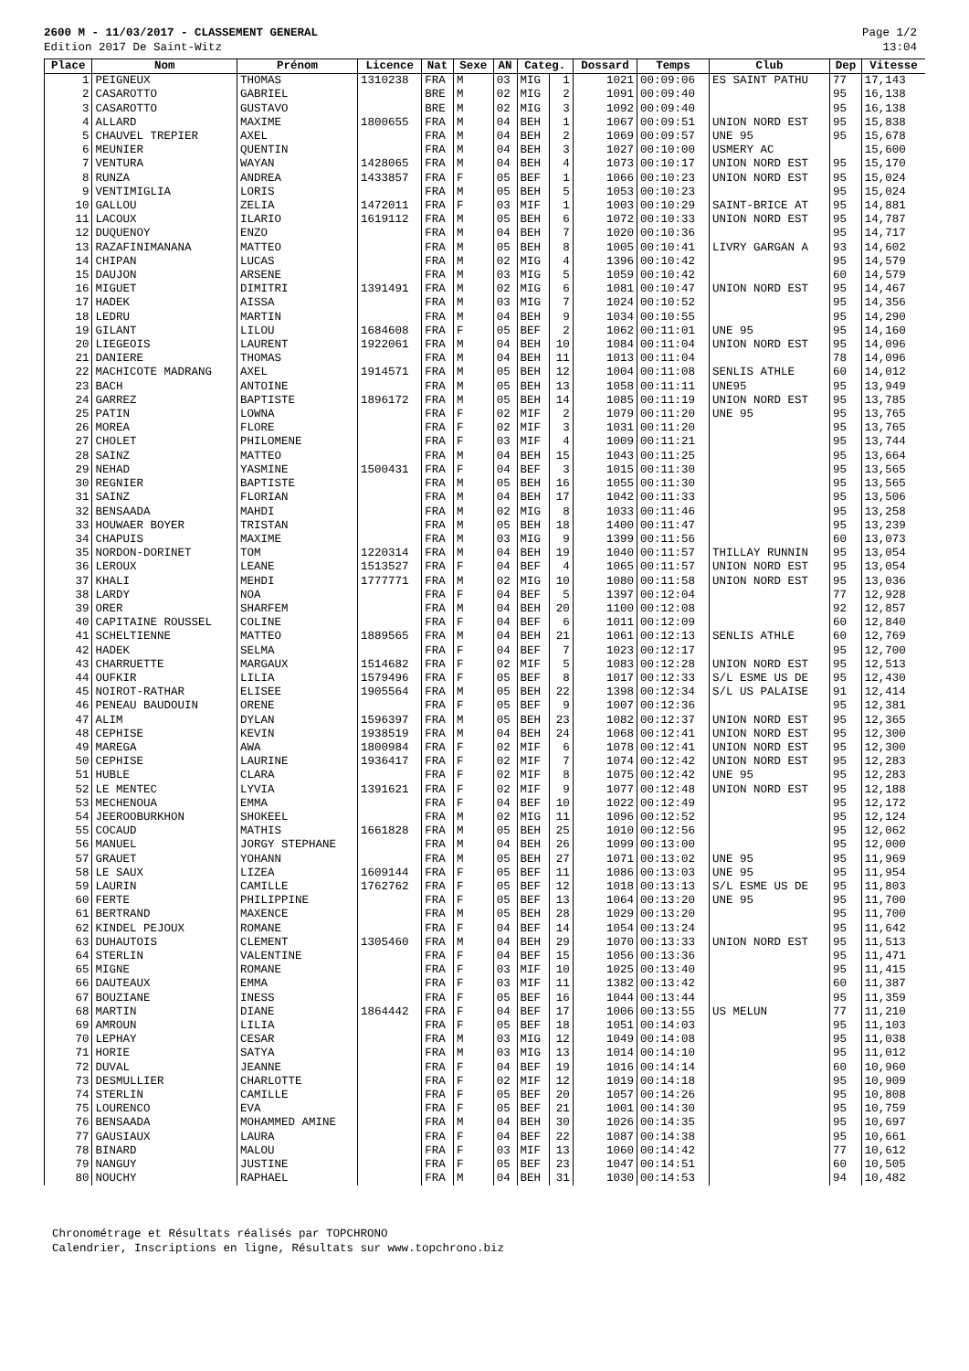2600 M - 11/03/2017 - CLASSEMENT GENERAL
Edition 2017 De Saint-Witz
Page 1/2
13:04
| Place | Nom | Prénom | Licence | Nat | Sexe | AN | Categ. | | Dossard | Temps | Club | Dep | Vitesse |
| --- | --- | --- | --- | --- | --- | --- | --- | --- | --- | --- | --- | --- | --- |
| 1 | PEIGNEUX | THOMAS | 1310238 | FRA | M | 03 | MIG | 1 | 1021 | 00:09:06 | ES SAINT PATHU | 77 | 17,143 |
| 2 | CASAROTTO | GABRIEL | | BRE | M | 02 | MIG | 2 | 1091 | 00:09:40 | | 95 | 16,138 |
| 3 | CASAROTTO | GUSTAVO | | BRE | M | 02 | MIG | 3 | 1092 | 00:09:40 | | 95 | 16,138 |
| 4 | ALLARD | MAXIME | 1800655 | FRA | M | 04 | BEH | 1 | 1067 | 00:09:51 | UNION NORD EST | 95 | 15,838 |
| 5 | CHAUVEL TREPIER | AXEL | | FRA | M | 04 | BEH | 2 | 1069 | 00:09:57 | UNE 95 | 95 | 15,678 |
| 6 | MEUNIER | QUENTIN | | FRA | M | 04 | BEH | 3 | 1027 | 00:10:00 | USMERY AC | | 15,600 |
| 7 | VENTURA | WAYAN | 1428065 | FRA | M | 04 | BEH | 4 | 1073 | 00:10:17 | UNION NORD EST | 95 | 15,170 |
| 8 | RUNZA | ANDREA | 1433857 | FRA | F | 05 | BEF | 1 | 1066 | 00:10:23 | UNION NORD EST | 95 | 15,024 |
| 9 | VENTIMIGLIA | LORIS | | FRA | M | 05 | BEH | 5 | 1053 | 00:10:23 | | 95 | 15,024 |
| 10 | GALLOU | ZELIA | 1472011 | FRA | F | 03 | MIF | 1 | 1003 | 00:10:29 | SAINT-BRICE AT | 95 | 14,881 |
| 11 | LACOUX | ILARIO | 1619112 | FRA | M | 05 | BEH | 6 | 1072 | 00:10:33 | UNION NORD EST | 95 | 14,787 |
| 12 | DUQUENOY | ENZO | | FRA | M | 04 | BEH | 7 | 1020 | 00:10:36 | | 95 | 14,717 |
| 13 | RAZAFINIMANANA | MATTEO | | FRA | M | 05 | BEH | 8 | 1005 | 00:10:41 | LIVRY GARGAN A | 93 | 14,602 |
| 14 | CHIPAN | LUCAS | | FRA | M | 02 | MIG | 4 | 1396 | 00:10:42 | | 95 | 14,579 |
| 15 | DAUJON | ARSENE | | FRA | M | 03 | MIG | 5 | 1059 | 00:10:42 | | 60 | 14,579 |
| 16 | MIGUET | DIMITRI | 1391491 | FRA | M | 02 | MIG | 6 | 1081 | 00:10:47 | UNION NORD EST | 95 | 14,467 |
| 17 | HADEK | AISSA | | FRA | M | 03 | MIG | 7 | 1024 | 00:10:52 | | 95 | 14,356 |
| 18 | LEDRU | MARTIN | | FRA | M | 04 | BEH | 9 | 1034 | 00:10:55 | | 95 | 14,290 |
| 19 | GILANT | LILOU | 1684608 | FRA | F | 05 | BEF | 2 | 1062 | 00:11:01 | UNE 95 | 95 | 14,160 |
| 20 | LIEGEOIS | LAURENT | 1922061 | FRA | M | 04 | BEH | 10 | 1084 | 00:11:04 | UNION NORD EST | 95 | 14,096 |
| 21 | DANIERE | THOMAS | | FRA | M | 04 | BEH | 11 | 1013 | 00:11:04 | | 78 | 14,096 |
| 22 | MACHICOTE MADRANG | AXEL | 1914571 | FRA | M | 05 | BEH | 12 | 1004 | 00:11:08 | SENLIS ATHLE | 60 | 14,012 |
| 23 | BACH | ANTOINE | | FRA | M | 05 | BEH | 13 | 1058 | 00:11:11 | UNE95 | 95 | 13,949 |
| 24 | GARREZ | BAPTISTE | 1896172 | FRA | M | 05 | BEH | 14 | 1085 | 00:11:19 | UNION NORD EST | 95 | 13,785 |
| 25 | PATIN | LOWNA | | FRA | F | 02 | MIF | 2 | 1079 | 00:11:20 | UNE 95 | 95 | 13,765 |
| 26 | MOREA | FLORE | | FRA | F | 02 | MIF | 3 | 1031 | 00:11:20 | | 95 | 13,765 |
| 27 | CHOLET | PHILOMENE | | FRA | F | 03 | MIF | 4 | 1009 | 00:11:21 | | 95 | 13,744 |
| 28 | SAINZ | MATTEO | | FRA | M | 04 | BEH | 15 | 1043 | 00:11:25 | | 95 | 13,664 |
| 29 | NEHAD | YASMINE | 1500431 | FRA | F | 04 | BEF | 3 | 1015 | 00:11:30 | | 95 | 13,565 |
| 30 | REGNIER | BAPTISTE | | FRA | M | 05 | BEH | 16 | 1055 | 00:11:30 | | 95 | 13,565 |
| 31 | SAINZ | FLORIAN | | FRA | M | 04 | BEH | 17 | 1042 | 00:11:33 | | 95 | 13,506 |
| 32 | BENSAADA | MAHDI | | FRA | M | 02 | MIG | 8 | 1033 | 00:11:46 | | 95 | 13,258 |
| 33 | HOUWAER BOYER | TRISTAN | | FRA | M | 05 | BEH | 18 | 1400 | 00:11:47 | | 95 | 13,239 |
| 34 | CHAPUIS | MAXIME | | FRA | M | 03 | MIG | 9 | 1399 | 00:11:56 | | 60 | 13,073 |
| 35 | NORDON-DORINET | TOM | 1220314 | FRA | M | 04 | BEH | 19 | 1040 | 00:11:57 | THILLAY RUNNIN | 95 | 13,054 |
| 36 | LEROUX | LEANE | 1513527 | FRA | F | 04 | BEF | 4 | 1065 | 00:11:57 | UNION NORD EST | 95 | 13,054 |
| 37 | KHALI | MEHDI | 1777771 | FRA | M | 02 | MIG | 10 | 1080 | 00:11:58 | UNION NORD EST | 95 | 13,036 |
| 38 | LARDY | NOA | | FRA | F | 04 | BEF | 5 | 1397 | 00:12:04 | | 77 | 12,928 |
| 39 | ORER | SHARFEM | | FRA | M | 04 | BEH | 20 | 1100 | 00:12:08 | | 92 | 12,857 |
| 40 | CAPITAINE ROUSSEL | COLINE | | FRA | F | 04 | BEF | 6 | 1011 | 00:12:09 | | 60 | 12,840 |
| 41 | SCHELTIENNE | MATTEO | 1889565 | FRA | M | 04 | BEH | 21 | 1061 | 00:12:13 | SENLIS ATHLE | 60 | 12,769 |
| 42 | HADEK | SELMA | | FRA | F | 04 | BEF | 7 | 1023 | 00:12:17 | | 95 | 12,700 |
| 43 | CHARRUETTE | MARGAUX | 1514682 | FRA | F | 02 | MIF | 5 | 1083 | 00:12:28 | UNION NORD EST | 95 | 12,513 |
| 44 | OUFKIR | LILIA | 1579496 | FRA | F | 05 | BEF | 8 | 1017 | 00:12:33 | S/L ESME US DE | 95 | 12,430 |
| 45 | NOIROT-RATHAR | ELISEE | 1905564 | FRA | M | 05 | BEH | 22 | 1398 | 00:12:34 | S/L US PALAISE | 91 | 12,414 |
| 46 | PENEAU BAUDOUIN | ORENE | | FRA | F | 05 | BEF | 9 | 1007 | 00:12:36 | | 95 | 12,381 |
| 47 | ALIM | DYLAN | 1596397 | FRA | M | 05 | BEH | 23 | 1082 | 00:12:37 | UNION NORD EST | 95 | 12,365 |
| 48 | CEPHISE | KEVIN | 1938519 | FRA | M | 04 | BEH | 24 | 1068 | 00:12:41 | UNION NORD EST | 95 | 12,300 |
| 49 | MAREGA | AWA | 1800984 | FRA | F | 02 | MIF | 6 | 1078 | 00:12:41 | UNION NORD EST | 95 | 12,300 |
| 50 | CEPHISE | LAURINE | 1936417 | FRA | F | 02 | MIF | 7 | 1074 | 00:12:42 | UNION NORD EST | 95 | 12,283 |
| 51 | HUBLE | CLARA | | FRA | F | 02 | MIF | 8 | 1075 | 00:12:42 | UNE 95 | 95 | 12,283 |
| 52 | LE MENTEC | LYVIA | 1391621 | FRA | F | 02 | MIF | 9 | 1077 | 00:12:48 | UNION NORD EST | 95 | 12,188 |
| 53 | MECHENOUA | EMMA | | FRA | F | 04 | BEF | 10 | 1022 | 00:12:49 | | 95 | 12,172 |
| 54 | JEEROOBURKHON | SHOKEEL | | FRA | M | 02 | MIG | 11 | 1096 | 00:12:52 | | 95 | 12,124 |
| 55 | COCAUD | MATHIS | 1661828 | FRA | M | 05 | BEH | 25 | 1010 | 00:12:56 | | 95 | 12,062 |
| 56 | MANUEL | JORGY STEPHANE | | FRA | M | 04 | BEH | 26 | 1099 | 00:13:00 | | 95 | 12,000 |
| 57 | GRAUET | YOHANN | | FRA | M | 05 | BEH | 27 | 1071 | 00:13:02 | UNE 95 | 95 | 11,969 |
| 58 | LE SAUX | LIZEA | 1609144 | FRA | F | 05 | BEF | 11 | 1086 | 00:13:03 | UNE 95 | 95 | 11,954 |
| 59 | LAURIN | CAMILLE | 1762762 | FRA | F | 05 | BEF | 12 | 1018 | 00:13:13 | S/L ESME US DE | 95 | 11,803 |
| 60 | FERTE | PHILIPPINE | | FRA | F | 05 | BEF | 13 | 1064 | 00:13:20 | UNE 95 | 95 | 11,700 |
| 61 | BERTRAND | MAXENCE | | FRA | M | 05 | BEH | 28 | 1029 | 00:13:20 | | 95 | 11,700 |
| 62 | KINDEL PEJOUX | ROMANE | | FRA | F | 04 | BEF | 14 | 1054 | 00:13:24 | | 95 | 11,642 |
| 63 | DUHAUTOIS | CLEMENT | 1305460 | FRA | M | 04 | BEH | 29 | 1070 | 00:13:33 | UNION NORD EST | 95 | 11,513 |
| 64 | STERLIN | VALENTINE | | FRA | F | 04 | BEF | 15 | 1056 | 00:13:36 | | 95 | 11,471 |
| 65 | MIGNE | ROMANE | | FRA | F | 03 | MIF | 10 | 1025 | 00:13:40 | | 95 | 11,415 |
| 66 | DAUTEAUX | EMMA | | FRA | F | 03 | MIF | 11 | 1382 | 00:13:42 | | 60 | 11,387 |
| 67 | BOUZIANE | INESS | | FRA | F | 05 | BEF | 16 | 1044 | 00:13:44 | | 95 | 11,359 |
| 68 | MARTIN | DIANE | 1864442 | FRA | F | 04 | BEF | 17 | 1006 | 00:13:55 | US MELUN | 77 | 11,210 |
| 69 | AMROUN | LILIA | | FRA | F | 05 | BEF | 18 | 1051 | 00:14:03 | | 95 | 11,103 |
| 70 | LEPHAY | CESAR | | FRA | M | 03 | MIG | 12 | 1049 | 00:14:08 | | 95 | 11,038 |
| 71 | HORIE | SATYA | | FRA | M | 03 | MIG | 13 | 1014 | 00:14:10 | | 95 | 11,012 |
| 72 | DUVAL | JEANNE | | FRA | F | 04 | BEF | 19 | 1016 | 00:14:14 | | 60 | 10,960 |
| 73 | DESMULLIER | CHARLOTTE | | FRA | F | 02 | MIF | 12 | 1019 | 00:14:18 | | 95 | 10,909 |
| 74 | STERLIN | CAMILLE | | FRA | F | 05 | BEF | 20 | 1057 | 00:14:26 | | 95 | 10,808 |
| 75 | LOURENCO | EVA | | FRA | F | 05 | BEF | 21 | 1001 | 00:14:30 | | 95 | 10,759 |
| 76 | BENSAADA | MOHAMMED AMINE | | FRA | M | 04 | BEH | 30 | 1026 | 00:14:35 | | 95 | 10,697 |
| 77 | GAUSIAUX | LAURA | | FRA | F | 04 | BEF | 22 | 1087 | 00:14:38 | | 95 | 10,661 |
| 78 | BINARD | MALOU | | FRA | F | 03 | MIF | 13 | 1060 | 00:14:42 | | 77 | 10,612 |
| 79 | NANGUY | JUSTINE | | FRA | F | 05 | BEF | 23 | 1047 | 00:14:51 | | 60 | 10,505 |
| 80 | NOUCHY | RAPHAEL | | FRA | M | 04 | BEH | 31 | 1030 | 00:14:53 | | 94 | 10,482 |
Chronométrage et Résultats réalisés par TOPCHRONO
Calendrier, Inscriptions en ligne, Résultats sur www.topchrono.biz